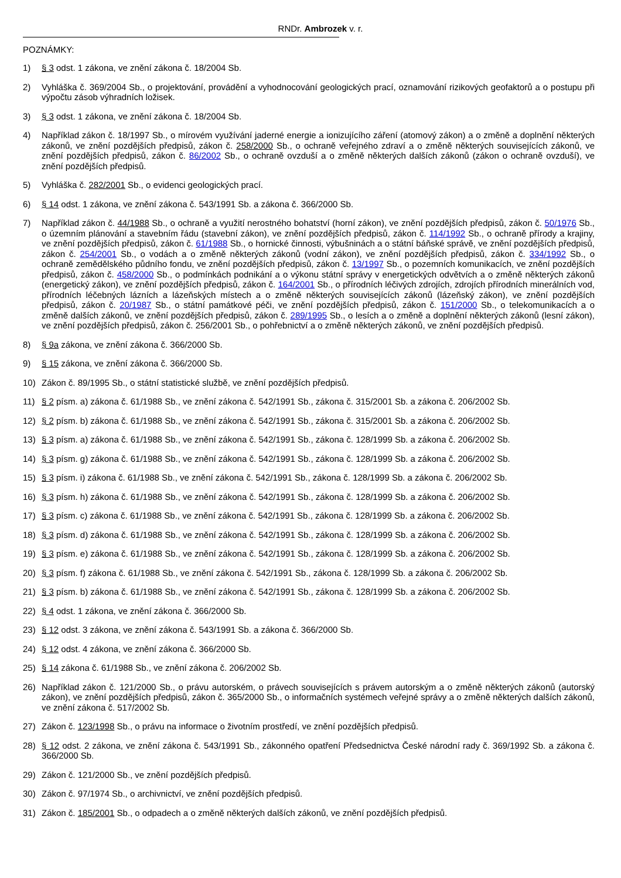RNDr. Ambrozek v. r.
POZNÁMKY:
1) § 3 odst. 1 zákona, ve znění zákona č. 18/2004 Sb.
2) Vyhláška č. 369/2004 Sb., o projektování, provádění a vyhodnocování geologických prací, oznamování rizikových geofaktorů a o postupu při výpočtu zásob výhradních ložisek.
3) § 3 odst. 1 zákona, ve znění zákona č. 18/2004 Sb.
4) Například zákon č. 18/1997 Sb., o mírovém využívání jaderné energie a ionizujícího záření (atomový zákon) a o změně a doplnění některých zákonů, ve znění pozdějších předpisů, zákon č. 258/2000 Sb., o ochraně veřejného zdraví a o změně některých souvisejících zákonů, ve znění pozdějších předpisů, zákon č. 86/2002 Sb., o ochraně ovzduší a o změně některých dalších zákonů (zákon o ochraně ovzduší), ve znění pozdějších předpisů.
5) Vyhláška č. 282/2001 Sb., o evidenci geologických prací.
6) § 14 odst. 1 zákona, ve znění zákona č. 543/1991 Sb. a zákona č. 366/2000 Sb.
7) Například zákon č. 44/1988 Sb., o ochraně a využití nerostného bohatství (horní zákon), ve znění pozdějších předpisů, zákon č. 50/1976 Sb., o územním plánování a stavebním řádu (stavební zákon), ve znění pozdějších předpisů, zákon č. 114/1992 Sb., o ochraně přírody a krajiny, ve znění pozdějších předpisů, zákon č. 61/1988 Sb., o hornické činnosti, výbušninách a o státní báňské správě, ve znění pozdějších předpisů, zákon č. 254/2001 Sb., o vodách a o změně některých zákonů (vodní zákon), ve znění pozdějších předpisů, zákon č. 334/1992 Sb., o ochraně zemědělského půdního fondu, ve znění pozdějších předpisů, zákon č. 13/1997 Sb., o pozemních komunikacích, ve znění pozdějších předpisů, zákon č. 458/2000 Sb., o podmínkách podnikání a o výkonu státní správy v energetických odvětvích a o změně některých zákonů (energetický zákon), ve znění pozdějších předpisů, zákon č. 164/2001 Sb., o přírodních léčivých zdrojích, zdrojích přírodních minerálních vod, přírodních léčebných lázních a lázeňských místech a o změně některých souvisejících zákonů (lázeňský zákon), ve znění pozdějších předpisů, zákon č. 20/1987 Sb., o státní památkové péči, ve znění pozdějších předpisů, zákon č. 151/2000 Sb., o telekomunikacích a o změně dalších zákonů, ve znění pozdějších předpisů, zákon č. 289/1995 Sb., o lesích a o změně a doplnění některých zákonů (lesní zákon), ve znění pozdějších předpisů, zákon č. 256/2001 Sb., o pohřebnictví a o změně některých zákonů, ve znění pozdějších předpisů.
8) § 9a zákona, ve znění zákona č. 366/2000 Sb.
9) § 15 zákona, ve znění zákona č. 366/2000 Sb.
10) Zákon č. 89/1995 Sb., o státní statistické službě, ve znění pozdějších předpisů.
11) § 2 písm. a) zákona č. 61/1988 Sb., ve znění zákona č. 542/1991 Sb., zákona č. 315/2001 Sb. a zákona č. 206/2002 Sb.
12) § 2 písm. b) zákona č. 61/1988 Sb., ve znění zákona č. 542/1991 Sb., zákona č. 315/2001 Sb. a zákona č. 206/2002 Sb.
13) § 3 písm. a) zákona č. 61/1988 Sb., ve znění zákona č. 542/1991 Sb., zákona č. 128/1999 Sb. a zákona č. 206/2002 Sb.
14) § 3 písm. g) zákona č. 61/1988 Sb., ve znění zákona č. 542/1991 Sb., zákona č. 128/1999 Sb. a zákona č. 206/2002 Sb.
15) § 3 písm. i) zákona č. 61/1988 Sb., ve znění zákona č. 542/1991 Sb., zákona č. 128/1999 Sb. a zákona č. 206/2002 Sb.
16) § 3 písm. h) zákona č. 61/1988 Sb., ve znění zákona č. 542/1991 Sb., zákona č. 128/1999 Sb. a zákona č. 206/2002 Sb.
17) § 3 písm. c) zákona č. 61/1988 Sb., ve znění zákona č. 542/1991 Sb., zákona č. 128/1999 Sb. a zákona č. 206/2002 Sb.
18) § 3 písm. d) zákona č. 61/1988 Sb., ve znění zákona č. 542/1991 Sb., zákona č. 128/1999 Sb. a zákona č. 206/2002 Sb.
19) § 3 písm. e) zákona č. 61/1988 Sb., ve znění zákona č. 542/1991 Sb., zákona č. 128/1999 Sb. a zákona č. 206/2002 Sb.
20) § 3 písm. f) zákona č. 61/1988 Sb., ve znění zákona č. 542/1991 Sb., zákona č. 128/1999 Sb. a zákona č. 206/2002 Sb.
21) § 3 písm. b) zákona č. 61/1988 Sb., ve znění zákona č. 542/1991 Sb., zákona č. 128/1999 Sb. a zákona č. 206/2002 Sb.
22) § 4 odst. 1 zákona, ve znění zákona č. 366/2000 Sb.
23) § 12 odst. 3 zákona, ve znění zákona č. 543/1991 Sb. a zákona č. 366/2000 Sb.
24) § 12 odst. 4 zákona, ve znění zákona č. 366/2000 Sb.
25) § 14 zákona č. 61/1988 Sb., ve znění zákona č. 206/2002 Sb.
26) Například zákon č. 121/2000 Sb., o právu autorském, o právech souvisejících s právem autorským a o změně některých zákonů (autorský zákon), ve znění pozdějších předpisů, zákon č. 365/2000 Sb., o informačních systémech veřejné správy a o změně některých dalších zákonů, ve znění zákona č. 517/2002 Sb.
27) Zákon č. 123/1998 Sb., o právu na informace o životním prostředí, ve znění pozdějších předpisů.
28) § 12 odst. 2 zákona, ve znění zákona č. 543/1991 Sb., zákonného opatření Předsednictva České národní rady č. 369/1992 Sb. a zákona č. 366/2000 Sb.
29) Zákon č. 121/2000 Sb., ve znění pozdějších předpisů.
30) Zákon č. 97/1974 Sb., o archivnictví, ve znění pozdějších předpisů.
31) Zákon č. 185/2001 Sb., o odpadech a o změně některých dalších zákonů, ve znění pozdějších předpisů.